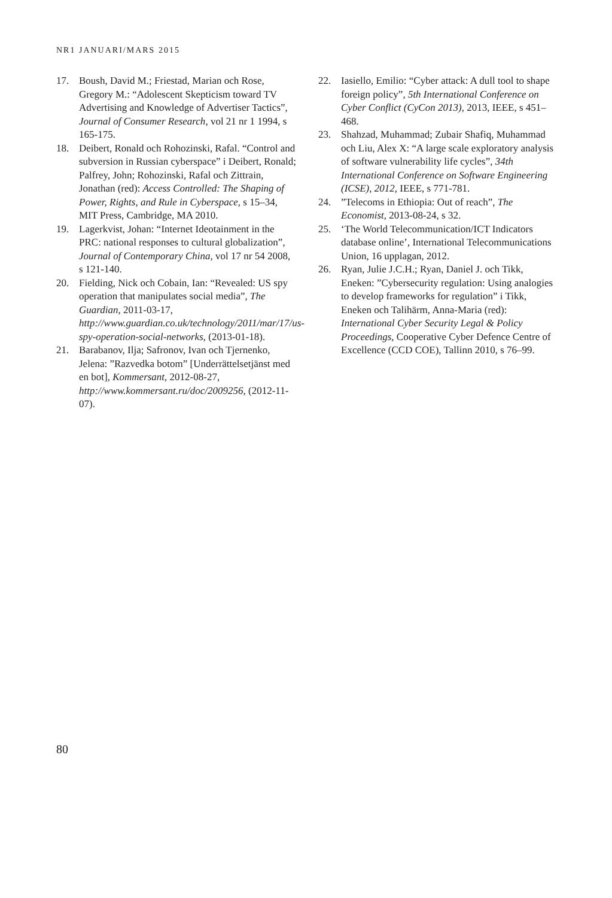NR1 JANUARI/MARS 2015
17. Boush, David M.; Friestad, Marian och Rose, Gregory M.: “Adolescent Skepticism toward TV Advertising and Knowledge of Advertiser Tactics”, Journal of Consumer Research, vol 21 nr 1 1994, s 165-175.
18. Deibert, Ronald och Rohozinski, Rafal. “Control and subversion in Russian cyberspace” i Deibert, Ronald; Palfrey, John; Rohozinski, Rafal och Zittrain, Jonathan (red): Access Controlled: The Shaping of Power, Rights, and Rule in Cyberspace, s 15–34, MIT Press, Cambridge, MA 2010.
19. Lagerkvist, Johan: “Internet Ideotainment in the PRC: national responses to cultural globalization”, Journal of Contemporary China, vol 17 nr 54 2008, s 121-140.
20. Fielding, Nick och Cobain, Ian: “Revealed: US spy operation that manipulates social media”, The Guardian, 2011-03-17, http://www.guardian.co.uk/technology/2011/mar/17/us-spy-operation-social-networks, (2013-01-18).
21. Barabanov, Ilja; Safronov, Ivan och Tjernenko, Jelena: ”Razvedka botom” [Underrättelsetjänst med en bot], Kommersant, 2012-08-27, http://www.kommersant.ru/doc/2009256, (2012-11-07).
22. Iasiello, Emilio: “Cyber attack: A dull tool to shape foreign policy”, 5th International Conference on Cyber Conflict (CyCon 2013), 2013, IEEE, s 451–468.
23. Shahzad, Muhammad; Zubair Shafiq, Muhammad och Liu, Alex X: “A large scale exploratory analysis of software vulnerability life cycles”, 34th International Conference on Software Engineering (ICSE), 2012, IEEE, s 771-781.
24.”Telecoms in Ethiopia: Out of reach”, The Economist, 2013-08-24, s 32.
25. ‘The World Telecommunication/ICT Indicators database online’, International Telecommunications Union, 16 upplagan, 2012.
26. Ryan, Julie J.C.H.; Ryan, Daniel J. och Tikk, Eneken: ”Cybersecurity regulation: Using analogies to develop frameworks for regulation” i Tikk, Eneken och Talihärm, Anna-Maria (red): International Cyber Security Legal & Policy Proceedings, Cooperative Cyber Defence Centre of Excellence (CCD COE), Tallinn 2010, s 76–99.
80